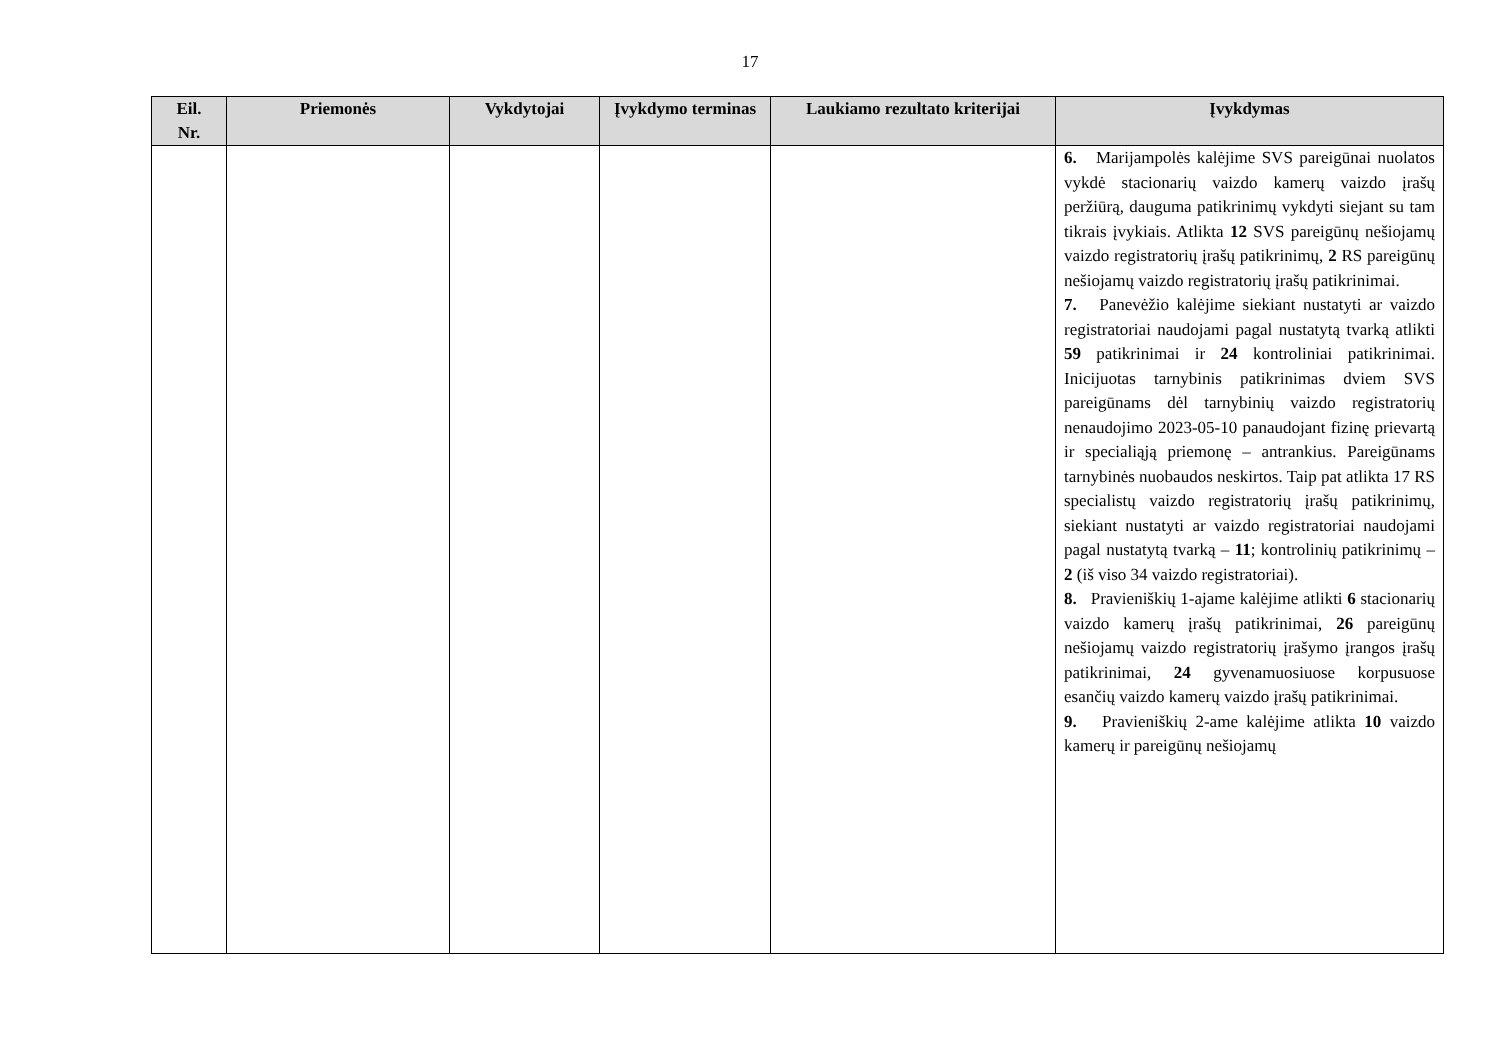17
| Eil. Nr. | Priemonės | Vykdytojai | Įvykdymo terminas | Laukiamo rezultato kriterijai | Įvykdymas |
| --- | --- | --- | --- | --- | --- |
| | | | | | 6. Marijampolės kalėjime SVS pareigūnai nuolatos vykdė stacionarių vaizdo kamerų vaizdo įrašų peržiūrą, dauguma patikrinimų vykdyti siejant su tam tikrais įvykiais. Atlikta 12 SVS pareigūnų nešiojamų vaizdo registratorių įrašų patikrinimų, 2 RS pareigūnų nešiojamų vaizdo registratorių įrašų patikrinimai. 7. Panevėžio kalėjime siekiant nustatyti ar vaizdo registratoriai naudojami pagal nustatytą tvarką atlikti 59 patikrinimai ir 24 kontroliniai patikrinimai. Inicijuotas tarnybinis patikrinimas dviem SVS pareigūnams dėl tarnybinių vaizdo registratorių nenaudojimo 2023-05-10 panaudojant fizinę prievartą ir specialiąją priemonę – antrankius. Pareigūnams tarnybinės nuobaudos neskirtos. Taip pat atlikta 17 RS specialistų vaizdo registratorių įrašų patikrinimų, siekiant nustatyti ar vaizdo registratoriai naudojami pagal nustatytą tvarką – 11 ; kontrolinių patikrinimų – 2 (iš viso 34 vaizdo registratoriai). 8. Pravieniškių 1-ajame kalėjime atlikti 6 stacionarių vaizdo kamerų įrašų patikrinimai, 26 pareigūnų nešiojamų vaizdo registratorių įrašymo įrangos įrašų patikrinimai, 24 gyvenamuosiuose korpusuose esančių vaizdo kamerų vaizdo įrašų patikrinimai. 9. Pravieniškių 2-ame kalėjime atlikta 10 vaizdo kamerų ir pareigūnų nešiojamų |